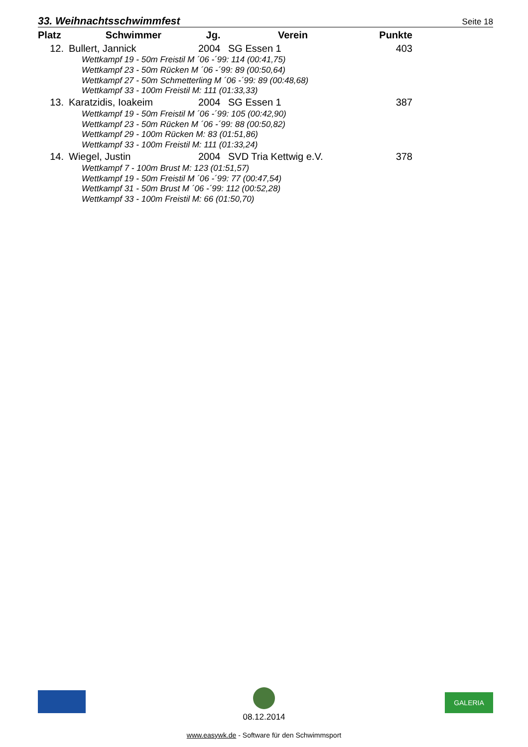33. Weihnachtsschwimmfest
Seite 18
| Platz | Schwimmer | Jg. | Verein | Punkte |
| --- | --- | --- | --- | --- |
| 12. | Bullert, Jannick | 2004 | SG Essen 1 | 403 |
| Wettkampf 19 - 50m Freistil M ´06 -´99: 114 (00:41,75) | | | | |
| Wettkampf 23 - 50m Rücken M ´06 -´99: 89 (00:50,64) | | | | |
| Wettkampf 27 - 50m Schmetterling M ´06 -´99: 89 (00:48,68) | | | | |
| Wettkampf 33 - 100m Freistil M: 111 (01:33,33) | | | | |
| 13. | Karatzidis, Ioakeim | 2004 | SG Essen 1 | 387 |
| Wettkampf 19 - 50m Freistil M ´06 -´99: 105 (00:42,90) | | | | |
| Wettkampf 23 - 50m Rücken M ´06 -´99: 88 (00:50,82) | | | | |
| Wettkampf 29 - 100m Rücken M: 83 (01:51,86) | | | | |
| Wettkampf 33 - 100m Freistil M: 111 (01:33,24) | | | | |
| 14. | Wiegel, Justin | 2004 | SVD Tria Kettwig e.V. | 378 |
| Wettkampf 7 - 100m Brust M: 123 (01:51,57) | | | | |
| Wettkampf 19 - 50m Freistil M ´06 -´99: 77 (00:47,54) | | | | |
| Wettkampf 31 - 50m Brust M ´06 -´99: 112 (00:52,28) | | | | |
| Wettkampf 33 - 100m Freistil M: 66 (01:50,70) | | | | |
GALERIA
08.12.2014
www.easywk.de - Software für den Schwimmsport